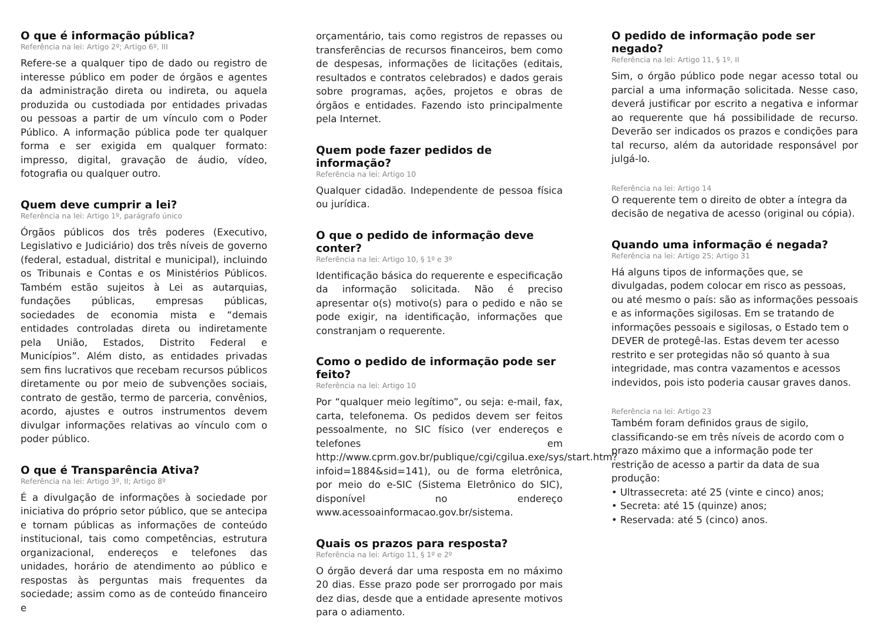O que é informação pública?
Referência na lei: Artigo 2º; Artigo 6º, III
Refere-se a qualquer tipo de dado ou registro de interesse público em poder de órgãos e agentes da administração direta ou indireta, ou aquela produzida ou custodiada por entidades privadas ou pessoas a partir de um vínculo com o Poder Público. A informação pública pode ter qualquer forma e ser exigida em qualquer formato: impresso, digital, gravação de áudio, vídeo, fotografia ou qualquer outro.
Quem deve cumprir a lei?
Referência na lei: Artigo 1º, parágrafo único
Órgãos públicos dos três poderes (Executivo, Legislativo e Judiciário) dos três níveis de governo (federal, estadual, distrital e municipal), incluindo os Tribunais e Contas e os Ministérios Públicos. Também estão sujeitos à Lei as autarquias, fundações públicas, empresas públicas, sociedades de economia mista e “demais entidades controladas direta ou indiretamente pela União, Estados, Distrito Federal e Municípios”. Além disto, as entidades privadas sem fins lucrativos que recebam recursos públicos diretamente ou por meio de subvenções sociais, contrato de gestão, termo de parceria, convênios, acordo, ajustes e outros instrumentos devem divulgar informações relativas ao vínculo com o poder público.
O que é Transparência Ativa?
Referência na lei: Artigo 3º, II; Artigo 8º
É a divulgação de informações à sociedade por iniciativa do próprio setor público, que se antecipa e tornam públicas as informações de conteúdo institucional, tais como competências, estrutura organizacional, endereços e telefones das unidades, horário de atendimento ao público e respostas às perguntas mais frequentes da sociedade; assim como as de conteúdo financeiro e
orçamentário, tais como registros de repasses ou transferências de recursos financeiros, bem como de despesas, informações de licitações (editais, resultados e contratos celebrados) e dados gerais sobre programas, ações, projetos e obras de órgãos e entidades. Fazendo isto principalmente pela Internet.
Quem pode fazer pedidos de informação?
Referência na lei: Artigo 10
Qualquer cidadão. Independente de pessoa física ou jurídica.
O que o pedido de informação deve conter?
Referência na lei: Artigo 10, § 1º e 3º
Identificação básica do requerente e especificação da informação solicitada. Não é preciso apresentar o(s) motivo(s) para o pedido e não se pode exigir, na identificação, informações que constranjam o requerente.
Como o pedido de informação pode ser feito?
Referência na lei: Artigo 10
Por “qualquer meio legítimo”, ou seja: e-mail, fax, carta, telefonema. Os pedidos devem ser feitos pessoalmente, no SIC físico (ver endereços e telefones em http://www.cprm.gov.br/publique/cgi/cgilua.exe/sys/start.htm?infoid=1884&sid=141), ou de forma eletrônica, por meio do e-SIC (Sistema Eletrônico do SIC), disponível no endereço www.acessoainformacao.gov.br/sistema.
Quais os prazos para resposta?
Referência na lei: Artigo 11, § 1º e 2º
O órgão deverá dar uma resposta em no máximo 20 dias. Esse prazo pode ser prorrogado por mais dez dias, desde que a entidade apresente motivos para o adiamento.
O pedido de informação pode ser negado?
Referência na lei: Artigo 11, § 1º, II
Sim, o órgão público pode negar acesso total ou parcial a uma informação solicitada. Nesse caso, deverá justificar por escrito a negativa e informar ao requerente que há possibilidade de recurso. Deverão ser indicados os prazos e condições para tal recurso, além da autoridade responsável por julgá-lo.
Referência na lei: Artigo 14
O requerente tem o direito de obter a íntegra da decisão de negativa de acesso (original ou cópia).
Quando uma informação é negada?
Referência na lei: Artigo 25; Artigo 31
Há alguns tipos de informações que, se divulgadas, podem colocar em risco as pessoas, ou até mesmo o país: são as informações pessoais e as informações sigilosas. Em se tratando de informações pessoais e sigilosas, o Estado tem o DEVER de protegê-las. Estas devem ter acesso restrito e ser protegidas não só quanto à sua integridade, mas contra vazamentos e acessos indevidos, pois isto poderia causar graves danos.
Referência na lei: Artigo 23
Também foram definidos graus de sigilo, classificando-se em três níveis de acordo com o prazo máximo que a informação pode ter restrição de acesso a partir da data de sua produção:
• Ultrassecreta: até 25 (vinte e cinco) anos;
• Secreta: até 15 (quinze) anos;
• Reservada: até 5 (cinco) anos.